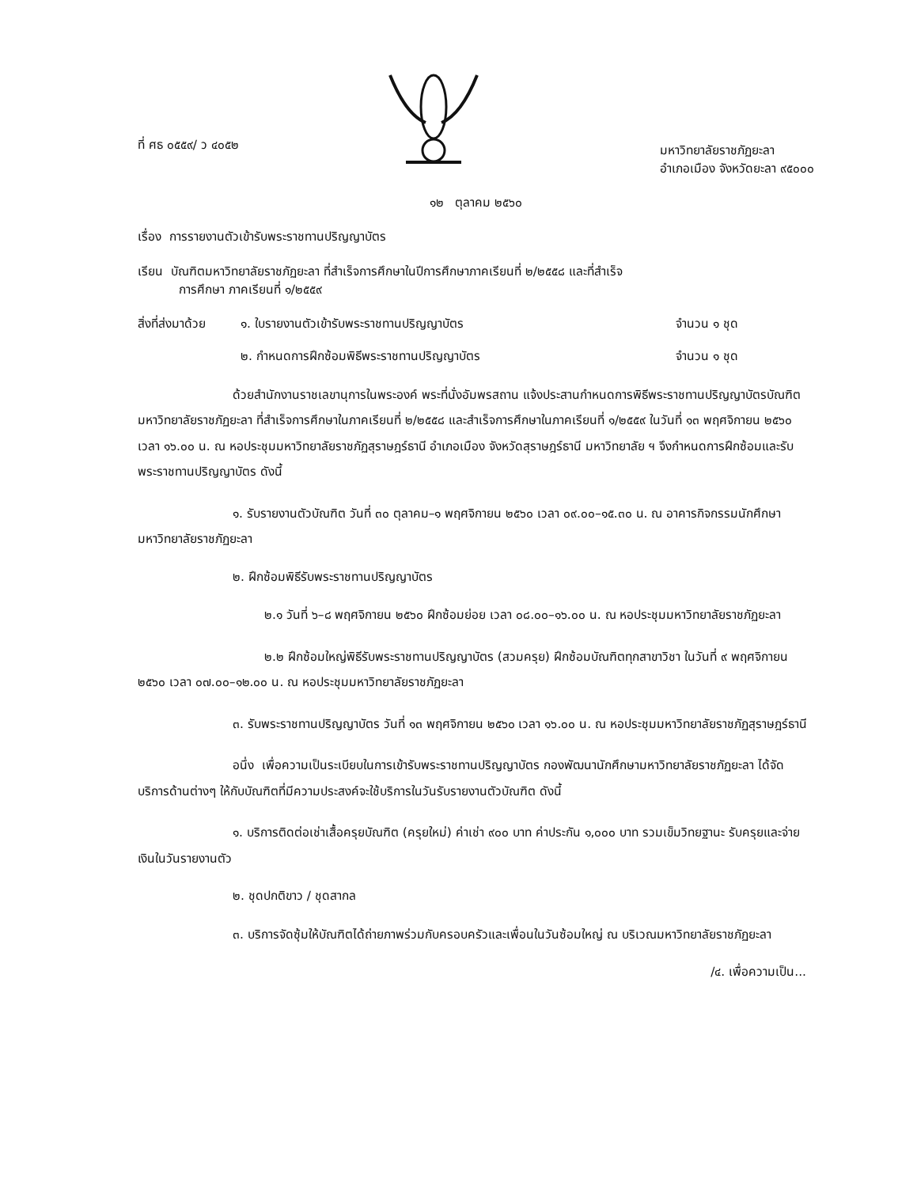ที่ ศธ ๐๕๕๙/ ว ๔๐๕๒
มหาวิทยาลัยราชภัฏยะลา
อำเภอเมือง จังหวัดยะลา ๙๕๐๐๐
๑๒ ตุลาคม ๒๕๖๐
เรื่อง การรายงานตัวเข้ารับพระราชทานปริญญาบัตร
เรียน บัณฑิตมหาวิทยาลัยราชภัฏยะลา ที่สำเร็จการศึกษาในปีการศึกษาภาคเรียนที่ ๒/๒๕๕๘ และที่สำเร็จ
การศึกษา ภาคเรียนที่ ๑/๒๕๕๙
สิ่งที่ส่งมาด้วย ๑. ใบรายงานตัวเข้ารับพระราชทานปริญญาบัตร จำนวน ๑ ชุด
๒. กำหนดการฝึกซ้อมพิธีพระราชทานปริญญาบัตร จำนวน ๑ ชุด
ด้วยสำนักงานราชเลขานุการในพระองค์ พระที่นั่งอัมพรสถาน แจ้งประสานกำหนดการพิธีพระราชทานปริญญาบัตรบัณฑิตมหาวิทยาลัยราชภัฏยะลา ที่สำเร็จการศึกษาในภาคเรียนที่ ๒/๒๕๕๘ และสำเร็จการศึกษาในภาคเรียนที่ ๑/๒๕๕๙ ในวันที่ ๑๓ พฤศจิกายน ๒๕๖๐ เวลา ๑๖.๐๐ น. ณ หอประชุมมหาวิทยาลัยราชภัฏสุราษฎร์ธานี อำเภอเมือง จังหวัดสุราษฎร์ธานี มหาวิทยาลัย ฯ จึงกำหนดการฝึกซ้อมและรับพระราชทานปริญญาบัตร ดังนี้
๑. รับรายงานตัวบัณฑิต วันที่ ๓๐ ตุลาคม–๑ พฤศจิกายน ๒๕๖๐ เวลา ๐๙.๐๐–๑๕.๓๐ น. ณ อาคารกิจกรรมนักศึกษา มหาวิทยาลัยราชภัฏยะลา
๒. ฝึกซ้อมพิธีรับพระราชทานปริญญาบัตร
๒.๑ วันที่ ๖–๘ พฤศจิกายน ๒๕๖๐ ฝึกซ้อมย่อย เวลา ๐๘.๐๐–๑๖.๐๐ น. ณ หอประชุมมหาวิทยาลัยราชภัฏยะลา
๒.๒ ฝึกซ้อมใหญ่พิธีรับพระราชทานปริญญาบัตร (สวมครุย) ฝึกซ้อมบัณฑิตทุกสาขาวิชา ในวันที่ ๙ พฤศจิกายน ๒๕๖๐ เวลา ๐๗.๐๐–๑๒.๐๐ น. ณ หอประชุมมหาวิทยาลัยราชภัฏยะลา
๓. รับพระราชทานปริญญาบัตร วันที่ ๑๓ พฤศจิกายน ๒๕๖๐ เวลา ๑๖.๐๐ น. ณ หอประชุมมหาวิทยาลัยราชภัฏสุราษฎร์ธานี
อนึ่ง เพื่อความเป็นระเบียบในการเข้ารับพระราชทานปริญญาบัตร กองพัฒนานักศึกษามหาวิทยาลัยราชภัฏยะลา ได้จัดบริการด้านต่างๆ ให้กับบัณฑิตที่มีความประสงค์จะใช้บริการในวันรับรายงานตัวบัณฑิต ดังนี้
๑. บริการติดต่อเช่าเสื้อครุยบัณฑิต (ครุยใหม่) ค่าเช่า ๙๐๐ บาท ค่าประกัน ๑,๐๐๐ บาท รวมเข็มวิทยฐานะ รับครุยและจ่ายเงินในวันรายงานตัว
๒. ชุดปกติขาว / ชุดสากล
๓. บริการจัดซุ้มให้บัณฑิตได้ถ่ายภาพร่วมกับครอบครัวและเพื่อนในวันซ้อมใหญ่ ณ บริเวณมหาวิทยาลัยราชภัฏยะลา
/๔. เพื่อความเป็น...